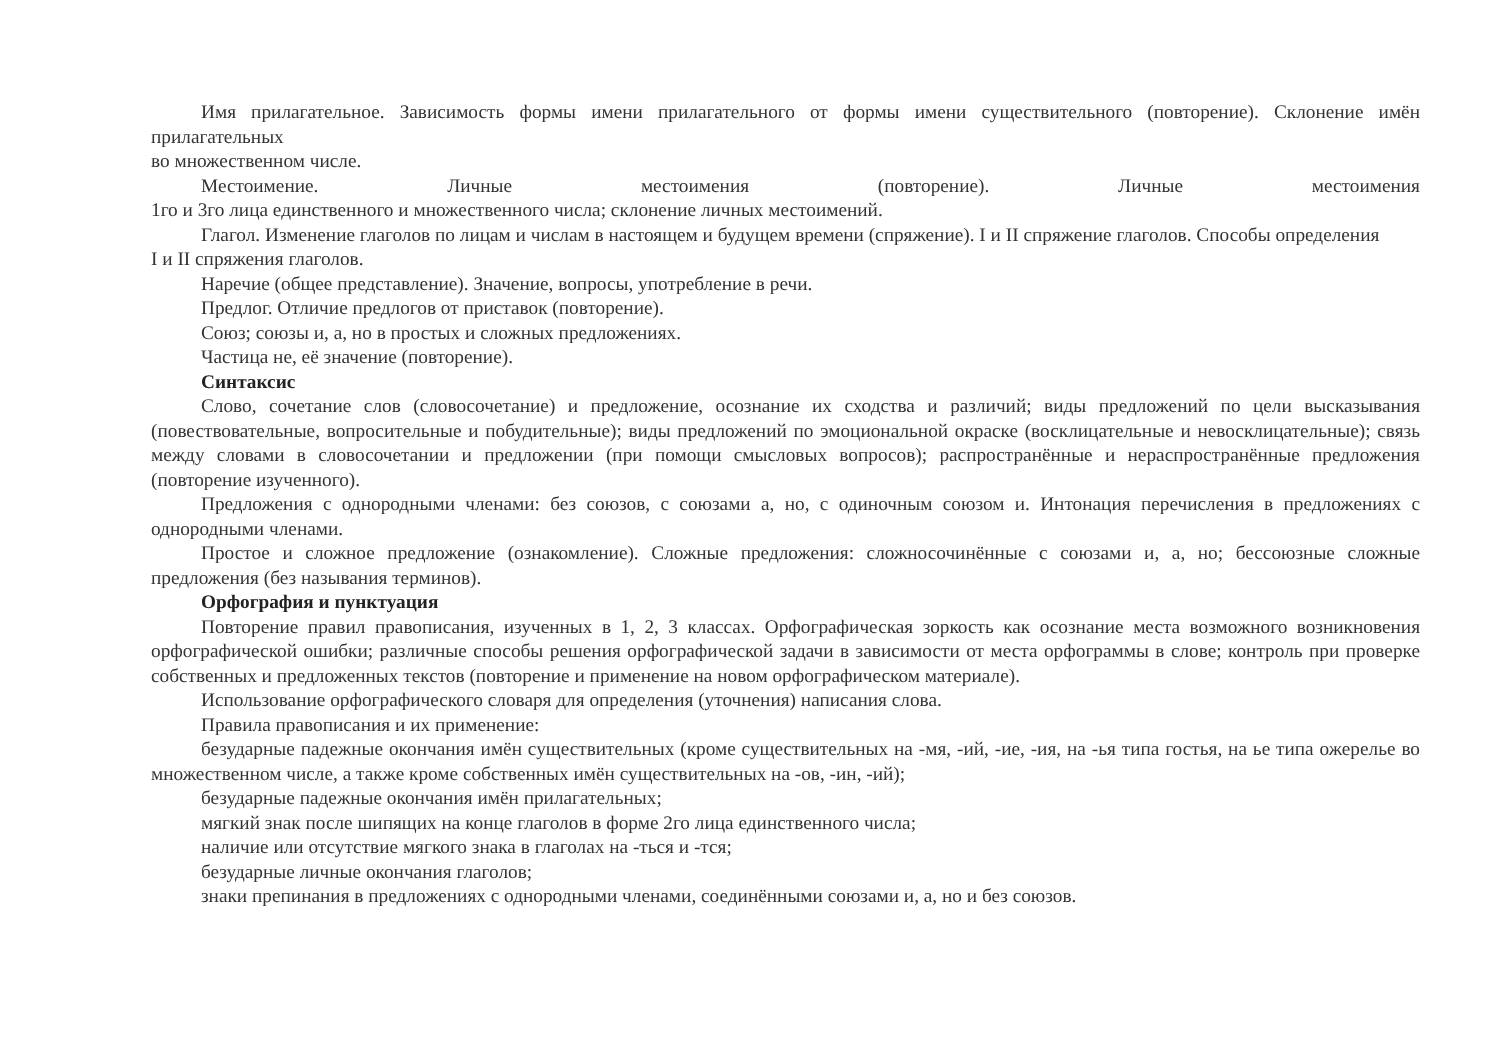Имя прилагательное. Зависимость формы имени прилагательного от формы имени существительного (повторение). Склонение имён прилагательных
во множественном числе.
Местоимение. Личные местоимения (повторение). Личные местоимения
1го и 3го лица единственного и множественного числа; склонение личных местоимений.
Глагол. Изменение глаголов по лицам и числам в настоящем и будущем времени (спряжение). I и II спряжение глаголов. Способы определения
I и II спряжения глаголов.
Наречие (общее представление). Значение, вопросы, употребление в речи.
Предлог. Отличие предлогов от приставок (повторение).
Союз; союзы и, а, но в простых и сложных предложениях.
Частица не, её значение (повторение).
Синтаксис
Слово, сочетание слов (словосочетание) и предложение, осознание их сходства и различий; виды предложений по цели высказывания (повествовательные, вопросительные и побудительные); виды предложений по эмоциональной окраске (восклицательные и невосклицательные); связь между словами в словосочетании и предложении (при помощи смысловых вопросов); распространённые и нераспространённые предложения (повторение изученного).
Предложения с однородными членами: без союзов, с союзами а, но, с одиночным союзом и. Интонация перечисления в предложениях с однородными членами.
Простое и сложное предложение (ознакомление). Сложные предложения: сложносочинённые с союзами и, а, но; бессоюзные сложные предложения (без называния терминов).
Орфография и пунктуация
Повторение правил правописания, изученных в 1, 2, 3 классах. Орфографическая зоркость как осознание места возможного возникновения орфографической ошибки; различные способы решения орфографической задачи в зависимости от места орфограммы в слове; контроль при проверке собственных и предложенных текстов (повторение и применение на новом орфографическом материале).
Использование орфографического словаря для определения (уточнения) написания слова.
Правила правописания и их применение:
безударные падежные окончания имён существительных (кроме существительных на -мя, -ий, -ие, -ия, на -ья типа гостья, на ье типа ожерелье во множественном числе, а также кроме собственных имён существительных на -ов, -ин, -ий);
безударные падежные окончания имён прилагательных;
мягкий знак после шипящих на конце глаголов в форме 2го лица единственного числа;
наличие или отсутствие мягкого знака в глаголах на -ться и -тся;
безударные личные окончания глаголов;
знаки препинания в предложениях с однородными членами, соединёнными союзами и, а, но и без союзов.